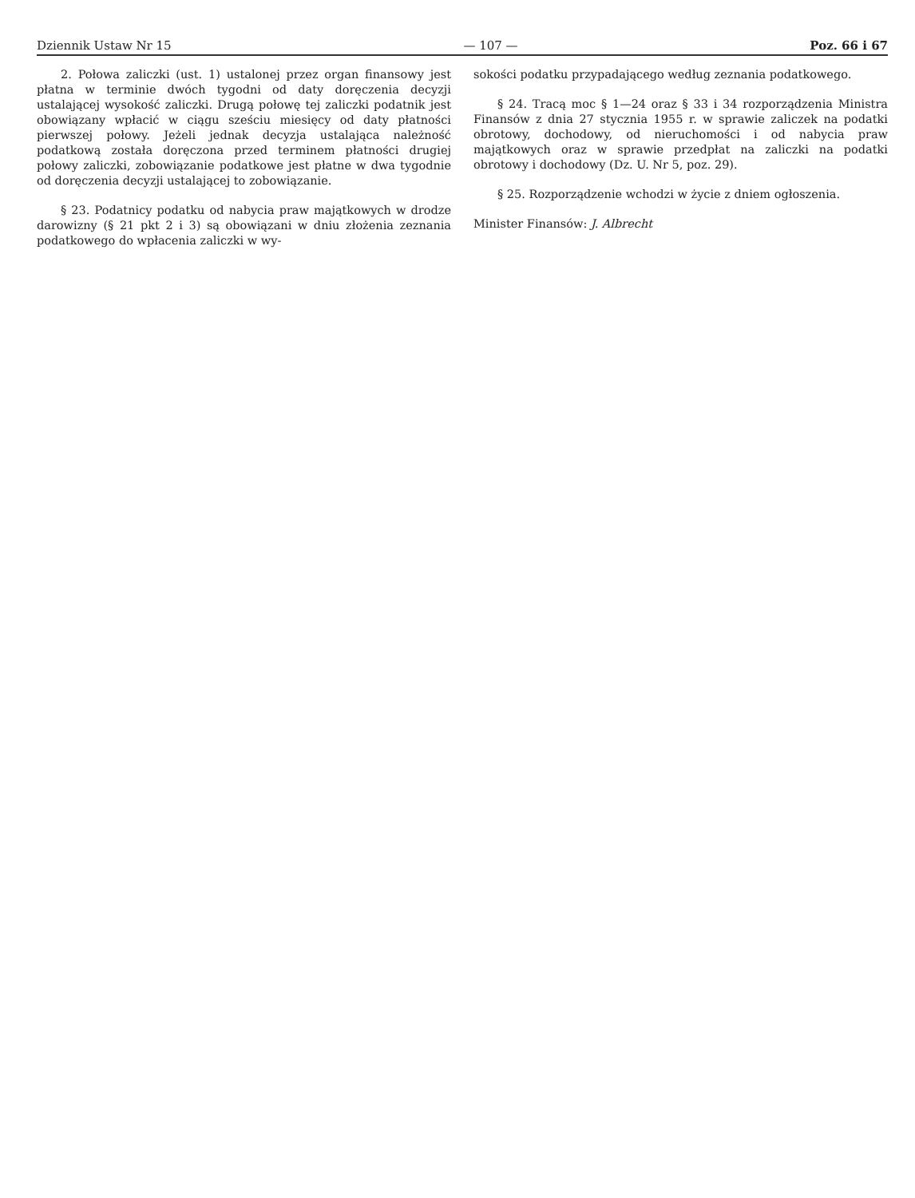Dziennik Ustaw Nr 15 — 107 — Poz. 66 i 67
2. Połowa zaliczki (ust. 1) ustalonej przez organ finansowy jest płatna w terminie dwóch tygodni od daty doręczenia decyzji ustalającej wysokość zaliczki. Drugą połowę tej zaliczki podatnik jest obowiązany wpłacić w ciągu sześciu miesięcy od daty płatności pierwszej połowy. Jeżeli jednak decyzja ustalająca należność podatkową została doręczona przed terminem płatności drugiej połowy zaliczki, zobowiązanie podatkowe jest płatne w dwa tygodnie od doręczenia decyzji ustalającej to zobowiązanie.
§ 23. Podatnicy podatku od nabycia praw majątkowych w drodze darowizny (§ 21 pkt 2 i 3) są obowiązani w dniu złożenia zeznania podatkowego do wpłacenia zaliczki w wy-
sokości podatku przypadającego według zeznania podatkowego.
§ 24. Tracą moc § 1—24 oraz § 33 i 34 rozporządzenia Ministra Finansów z dnia 27 stycznia 1955 r. w sprawie zaliczek na podatki obrotowy, dochodowy, od nieruchomości i od nabycia praw majątkowych oraz w sprawie przedpłat na zaliczki na podatki obrotowy i dochodowy (Dz. U. Nr 5, poz. 29).
§ 25. Rozporządzenie wchodzi w życie z dniem ogłoszenia.
Minister Finansów: J. Albrecht